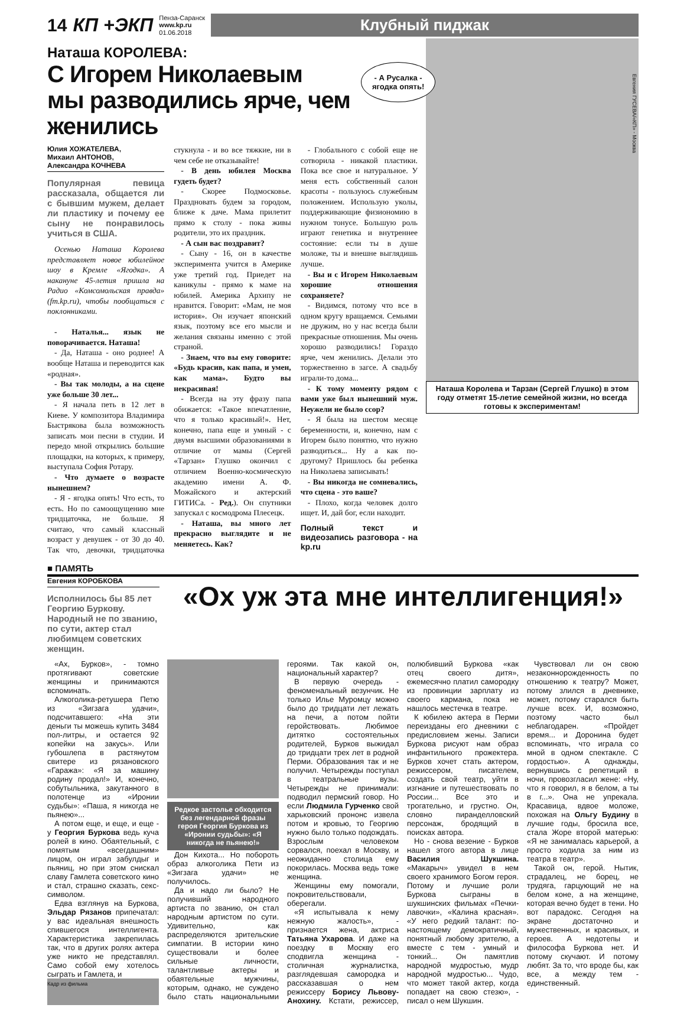14 КП +ЭКП
Пенза-Саранск
www.kp.ru
01.06.2018
Клубный пиджак
Наташа КОРОЛЕВА:
С Игорем Николаевым
мы разводились ярче, чем женились
Юлия ХОЖАТЕЛЕВА,
Михаил АНТОНОВ,
Александра КОЧНЕВА
Популярная певица рассказала, общается ли с бывшим мужем, делает ли пластику и почему ее сыну не понравилось учиться в США.
Осенью Наташа Королева представляет новое юбилейное шоу в Кремле «Ягодка». А накануне 45-летия пришла на Радио «Комсомольская правда» (fm.kp.ru), чтобы пообщаться с поклонниками.
- Наталья... язык не поворачивается. Наташа!
- Да, Наташа - оно роднее! А вообще Наташа и переводится как «родная».
- Вы так молоды, а на сцене уже больше 30 лет...
- Я начала петь в 12 лет в Киеве. У композитора Владимира Быстрякова была возможность записать мои песни в студии. И передо мной открылись большие площадки, на которых, к примеру, выступала София Ротару.
- Что думаете о возрасте нынешнем?
- Я - ягодка опять! Что есть, то есть. Но по самоощущению мне тридцаточка, не больше. Я считаю, что самый классный возраст у девушек - от 30 до 40. Так что, девочки, тридцаточка стукнула - и во все тяжкие, ни в чем себе не отказывайте!
- В день юбилея Москва гудеть будет?
- Скорее Подмосковье. Праздновать будем за городом, ближе к даче. Мама прилетит прямо к столу - пока живы родители, это их праздник.
- А сын вас поздравит?
- Сыну - 16, он в качестве эксперимента учится в Америке уже третий год. Приедет на каникулы - прямо к маме на юбилей. Америка Архипу не нравится. Говорит: «Мам, не моя история». Он изучает японский язык, поэтому все его мысли и желания связаны именно с этой страной.
- Знаем, что вы ему говорите: «Будь красив, как папа, и умен, как мама». Будто вы некрасивая!
- Всегда на эту фразу папа обижается: «Такое впечатление, что я только красивый!». Нет, конечно, папа еще и умный - с двумя высшими образованиями в отличие от мамы (Сергей «Тарзан» Глушко окончил с отличием Военно-космическую академию имени А. Ф. Можайского и актерский ГИТИСа. - Ред.). Он спутники запускал с космодрома Плесецк.
- Наташа, вы много лет прекрасно выглядите и не меняетесь. Как?
- Глобального с собой еще не сотворила - никакой пластики. Пока все свое и натуральное. У меня есть собственный салон красоты - пользуюсь служебным положением. Использую уколы, поддерживающие физиономию в нужном тонусе. Большую роль играют генетика и внутреннее состояние: если ты в душе моложе, ты и внешне выглядишь лучше.
- Вы и с Игорем Николаевым хорошие отношения сохраняете?
- Видимся, потому что все в одном кругу вращаемся. Семьями не дружим, но у нас всегда были прекрасные отношения. Мы очень хорошо разводились! Гораздо ярче, чем женились. Делали это торжественно в загсе. А свадьбу играли-то дома...
- К тому моменту рядом с вами уже был нынешний муж. Неужели не было ссор?
- Я была на шестом месяце беременности, и, конечно, нам с Игорем было понятно, что нужно разводиться... Ну а как по-другому? Пришлось бы ребенка на Николаева записывать!
- Вы никогда не сомневались, что сцена - это ваше?
- Плохо, когда человек долго ищет. И, дай бог, если находит.
Полный текст и видеозапись разговора - на kp.ru
- А Русалка -
ягодка опять!
Евгения ГУСЕВА/«КП» - Москва
Наташа Королева и Тарзан (Сергей Глушко) в этом году отметят 15-летие семейной жизни, но всегда готовы к экспериментам!
■ ПАМЯТЬ
Евгения КОРОБКОВА
Исполнилось бы 85 лет Георгию Буркову. Народный не по званию, по сути, актер стал любимцем советских женщин.
«Ох уж эта мне интеллигенция!»
«Ах, Бурков», - томно протягивают советские женщины и принимаются вспоминать.
Алкоголика-ретушера Петю из «Зигзага удачи», подсчитавшего: «На эти деньги ты можешь купить 3484 пол-литры, и остается 92 копейки на закусь». Или губошлепа в растянутом свитере из рязановского «Гаража»: «Я за машину родину продал!» И, конечно, собутыльника, закутанного в полотенце из «Иронии судьбы»: «Паша, я никогда не пьянею»...
А потом еще, и еще, и еще - у Георгия Буркова ведь куча ролей в кино. Обаятельный, с помятым «всегдашним» лицом, он играл забулдыг и пьяниц, но при этом снискал славу Гамлета советского кино и стал, страшно сказать, секс-символом.
Едва взглянув на Буркова, Эльдар Рязанов припечатал: у вас идеальная внешность спившегося интеллигента. Характеристика закрепилась так, что в других ролях актера уже никто не представлял. Само собой ему хотелось сыграть и Гамлета, и
Кадр из фильма
Редкое застолье обходится без легендарной фразы героя Георгия Буркова из «Иронии судьбы»: «Я никогда не пьянею!»
Дон Кихота... Но побороть образ алкоголика Пети из «Зигзага удачи» не получилось.
Да и надо ли было? Не получивший народного артиста по званию, он стал народным артистом по сути. Удивительно, как распределяются зрительские симпатии. В истории кино существовали и более сильные личности, талантливые актеры и обаятельные мужчины, которым, однако, не суждено было стать национальными героями. Так какой он, национальный характер?
В первую очередь - феноменальный везунчик. Не только Илье Муромцу можно было до тридцати лет лежать на печи, а потом пойти геройствовать. Любимое дитятко состоятельных родителей, Бурков выжидал до тридцати трех лет в родной Перми. Образования так и не получил. Четырежды поступал в театральные вузы. Четырежды не принимали: подводил пермский говор. Но если Людмила Гурченко свой харьковский прононс извела потом и кровью, то Георгию нужно было только подождать. Взрослым человеком сорвался, поехал в Москву, и неожиданно столица ему покорилась. Москва ведь тоже женщина.
Женщины ему помогали, покровительствовали, оберегали.
«Я испытывала к нему нежную жалость», - признается жена, актриса Татьяна Ухарова. И даже на поездку в Москву его сподвигла женщина - столичная журналистка, разглядевшая самородка и рассказавшая о нем режиссеру Борису Львову-Анохину. Кстати, режиссер, полюбивший Буркова «как отец своего дитя», ежемесячно платил самородку из провинции зарплату из своего кармана, пока не нашлось местечка в театре.
К юбилею актера в Перми переизданы его дневники с предисловием жены. Записи Буркова рисуют нам образ инфантильного прожектера. Бурков хочет стать актером, режиссером, писателем, создать свой театр, уйти в изгнание и путешествовать по России... Все это и трогательно, и грустно. Он, словно пиранделловский персонаж, бродящий в поисках автора.
Но - снова везение - Бурков нашел этого автора в лице Василия Шукшина. «Макарыч» увидел в нем своего хранимого Богом героя. Потому и лучшие роли Буркова сыграны в шукшинских фильмах «Печки-лавочки», «Калина красная». «У него редкий талант: по-настоящему демократичный, понятный любому зрителю, а вместе с тем - умный и тонкий... Он памятлив народной мудростью, мудр народной мудростью... Чудо, что может такой актер, когда попадает на свою стезю», - писал о нем Шукшин.
Чувствовал ли он свою незаконнорожденность по отношению к театру? Может, потому злился в дневнике, может, потому старался быть лучше всех. И, возможно, поэтому часто был неблагодарен. «Пройдет время... и Доронина будет вспоминать, что играла со мной в одном спектакле. С гордостью». А однажды, вернувшись с репетиций в ночи, провозгласил жене: «Ну, что я говорил, я в белом, а ты в г...». Она не упрекала. Красавица, вдвое моложе, похожая на Ольгу Будину в лучшие годы, бросила все, стала Жоре второй матерью: «Я не занималась карьерой, а просто ходила за ним из театра в театр».
Такой он, герой. Нытик, страдалец, не борец, не трудяга, гарцующий не на белом коне, а на женщине, которая вечно будет в тени. Но вот парадокс. Сегодня на экране достаточно и мужественных, и красивых, и героев. А недотепы и философа Буркова нет. И потому скучают. И потому любят. За то, что вроде бы, как все, а между тем - единственный.